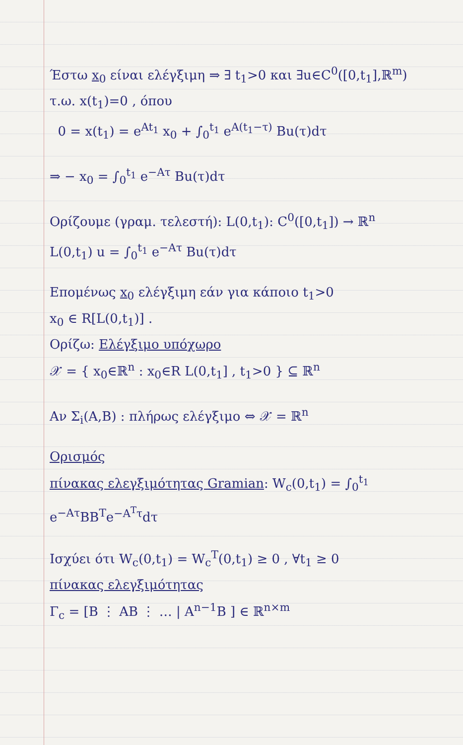Έστω x<sub>0</sub> είναι ελέγξιμη ⇒ ∃ t<sub>1</sub>>0 και ∃u∈C<sup>0</sup>([0,t<sub>1</sub>],ℝ<sup>m</sup>)
τ.ω. x(t<sub>1</sub>)=0 , όπου
0 = x(t<sub>1</sub>) = e<sup>At<sub>1</sub></sup> x<sub>0</sub> + ∫<sub>0</sub><sup>t<sub>1</sub></sup> e<sup>A(t<sub>1</sub>−τ)</sup> Bu(τ)dτ
⇒ − x<sub>0</sub> = ∫<sub>0</sub><sup>t<sub>1</sub></sup> e<sup>−Aτ</sup> Bu(τ)dτ
Ορίζουμε (γραμ. τελεστή): L(0,t<sub>1</sub>): C<sup>0</sup>([0,t<sub>1</sub>]) → ℝ<sup>n</sup>
L(0,t<sub>1</sub>) u = ∫<sub>0</sub><sup>t<sub>1</sub></sup> e<sup>−Aτ</sup> Bu(τ)dτ
Επομένως x<sub>0</sub> ελέγξιμη εάν για κάποιο t<sub>1</sub>>0
x<sub>0</sub> ∈ R[L(0,t<sub>1</sub>)] .
Ορίζω: Ελέγξιμο υπόχωρο
𝒳 = { x<sub>0</sub>∈ℝ<sup>n</sup> : x<sub>0</sub>∈R L(0,t<sub>1</sub>] , t<sub>1</sub>>0 } ⊆ ℝ<sup>n</sup>
Αν Σ<sub>i</sub>(A,B) : πλήρως ελέγξιμο ⇔ 𝒳 = ℝ<sup>n</sup>
Ορισμός
πίνακας ελεγξιμότητας Gramian: W<sub>c</sub>(0,t<sub>1</sub>) = ∫<sub>0</sub><sup>t<sub>1</sub></sup> e<sup>−Aτ</sup>BB<sup>T</sup>e<sup>−A<sup>T</sup>τ</sup>dτ
Ισχύει ότι W<sub>c</sub>(0,t<sub>1</sub>) = W<sub>c</sub><sup>T</sup>(0,t<sub>1</sub>) ≥ 0 , ∀t<sub>1</sub> ≥ 0
πίνακας ελεγξιμότητας
Γ<sub>c</sub> = [B ⋮ AB ⋮ … | A<sup>n−1</sup>B ] ∈ ℝ<sup>n×m</sup>